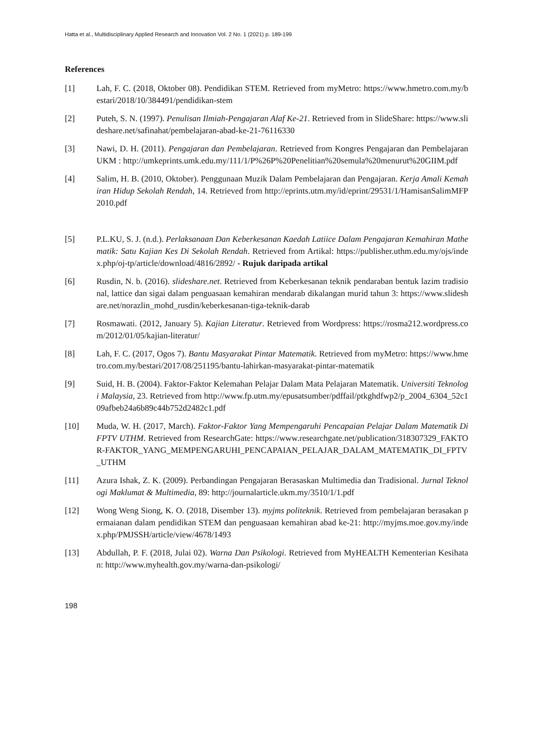Hatta et al., Multidisciplinary Applied Research and Innovation Vol. 2 No. 1 (2021) p. 189-199
References
[1] Lah, F. C. (2018, Oktober 08). Pendidikan STEM. Retrieved from myMetro: https://www.hmetro.com.my/bestari/2018/10/384491/pendidikan-stem
[2] Puteh, S. N. (1997). Penulisan Ilmiah-Pengajaran Alaf Ke-21. Retrieved from in SlideShare: https://www.slideshare.net/safinahat/pembelajaran-abad-ke-21-76116330
[3] Nawi, D. H. (2011). Pengajaran dan Pembelajaran. Retrieved from Kongres Pengajaran dan PembelajaranUKM : http://umkeprints.umk.edu.my/111/1/P%26P%20Penelitian%20semula%20menurut%20GIIM.pdf
[4] Salim, H. B. (2010, Oktober). Penggunaan Muzik Dalam Pembelajaran dan Pengajaran. Kerja Amali Kemahiran Hidup Sekolah Rendah, 14. Retrieved from http://eprints.utm.my/id/eprint/29531/1/HamisanSalimMFP2010.pdf
[5] P.L.KU, S. J. (n.d.). Perlaksanaan Dan Keberkesanan Kaedah Latiice Dalam Pengajaran Kemahiran Mathematik: Satu Kajian Kes Di Sekolah Rendah. Retrieved from Artikal: https://publisher.uthm.edu.my/ojs/index.php/oj-tp/article/download/4816/2892/ - Rujuk daripada artikal
[6] Rusdin, N. b. (2016). slideshare.net. Retrieved from Keberkesanan teknik pendaraban bentuk lazim tradisional, lattice dan sigai dalam penguasaan kemahiran mendarab dikalangan murid tahun 3: https://www.slideshare.net/norazlin_mohd_rusdin/keberkesanan-tiga-teknik-darab
[7] Rosmawati. (2012, January 5). Kajian Literatur. Retrieved from Wordpress: https://rosma212.wordpress.com/2012/01/05/kajian-literatur/
[8] Lah, F. C. (2017, Ogos 7). Bantu Masyarakat Pintar Matematik. Retrieved from myMetro: https://www.hmetro.com.my/bestari/2017/08/251195/bantu-lahirkan-masyarakat-pintar-matematik
[9] Suid, H. B. (2004). Faktor-Faktor Kelemahan Pelajar Dalam Mata Pelajaran Matematik. Universiti Teknologi Malaysia, 23. Retrieved from http://www.fp.utm.my/epusatsumber/pdffail/ptkghdfwp2/p_2004_6304_52c109afbeb24a6b89c44b752d2482c1.pdf
[10] Muda, W. H. (2017, March). Faktor-Faktor Yang Mempengaruhi Pencapaian Pelajar Dalam Matematik Di FPTV UTHM. Retrieved from ResearchGate: https://www.researchgate.net/publication/318307329_FAKTOR-FAKTOR_YANG_MEMPENGARUHI_PENCAPAIAN_PELAJAR_DALAM_MATEMATIK_DI_FPTV_UTHM
[11] Azura Ishak, Z. K. (2009). Perbandingan Pengajaran Berasaskan Multimedia dan Tradisional. Jurnal Teknologi Maklumat & Multimedia, 89: http://journalarticle.ukm.my/3510/1/1.pdf
[12] Wong Weng Siong, K. O. (2018, Disember 13). myjms politeknik. Retrieved from pembelajaran berasakan permaianan dalam pendidikan STEM dan penguasaan kemahiran abad ke-21: http://myjms.moe.gov.my/index.php/PMJSSH/article/view/4678/1493
[13] Abdullah, P. F. (2018, Julai 02). Warna Dan Psikologi. Retrieved from MyHEALTH Kementerian Kesihatan: http://www.myhealth.gov.my/warna-dan-psikologi/
198